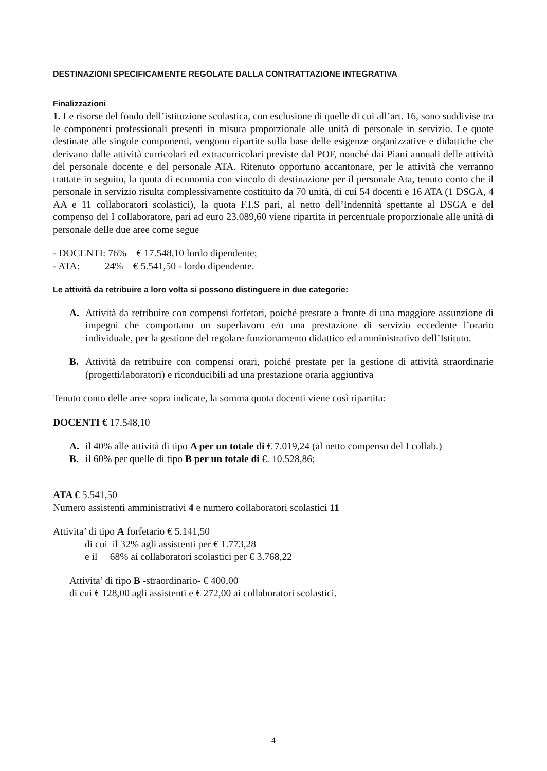DESTINAZIONI SPECIFICAMENTE REGOLATE DALLA CONTRATTAZIONE INTEGRATIVA
Finalizzazioni
1. Le risorse del fondo dell’istituzione scolastica, con esclusione di quelle di cui all’art. 16, sono suddivise tra le componenti professionali presenti in misura proporzionale alle unità di personale in servizio. Le quote destinate alle singole componenti, vengono ripartite sulla base delle esigenze organizzative e didattiche che derivano dalle attività curricolari ed extracurricolari previste dal POF, nonché dai Piani annuali delle attività del personale docente e del personale ATA. Ritenuto opportuno accantonare, per le attività che verranno trattate in seguito, la quota di economia con vincolo di destinazione per il personale Ata, tenuto conto che il personale in servizio risulta complessivamente costituito da 70 unità, di cui 54 docenti e 16 ATA (1 DSGA, 4 AA e 11 collaboratori scolastici), la quota F.I.S pari, al netto dell’Indennità spettante al DSGA e del compenso del I collaboratore, pari ad euro 23.089,60 viene ripartita in percentuale proporzionale alle unità di personale delle due aree come segue
- DOCENTI: 76% € 17.548,10 lordo dipendente;
- ATA: 24% € 5.541,50 - lordo dipendente.
Le attività da retribuire a loro volta si possono distinguere in due categorie:
A. Attività da retribuire con compensi forfetari, poiché prestate a fronte di una maggiore assunzione di impegni che comportano un superlavoro e/o una prestazione di servizio eccedente l’orario individuale, per la gestione del regolare funzionamento didattico ed amministrativo dell’Istituto.
B. Attività da retribuire con compensi orari, poiché prestate per la gestione di attività straordinarie (progetti/laboratori) e riconducibili ad una prestazione oraria aggiuntiva
Tenuto conto delle aree sopra indicate, la somma quota docenti viene così ripartita:
DOCENTI € 17.548,10
A. il 40% alle attività di tipo A per un totale di € 7.019,24 (al netto compenso del I collab.)
B. il 60% per quelle di tipo B per un totale di €. 10.528,86;
ATA € 5.541,50
Numero assistenti amministrativi 4 e numero collaboratori scolastici 11
Attivita’ di tipo A forfetario € 5.141,50
di cui il 32% agli assistenti per € 1.773,28
e il 68% ai collaboratori scolastici per € 3.768,22
Attivita’ di tipo B -straordinario- € 400,00
di cui € 128,00 agli assistenti e € 272,00 ai collaboratori scolastici.
4